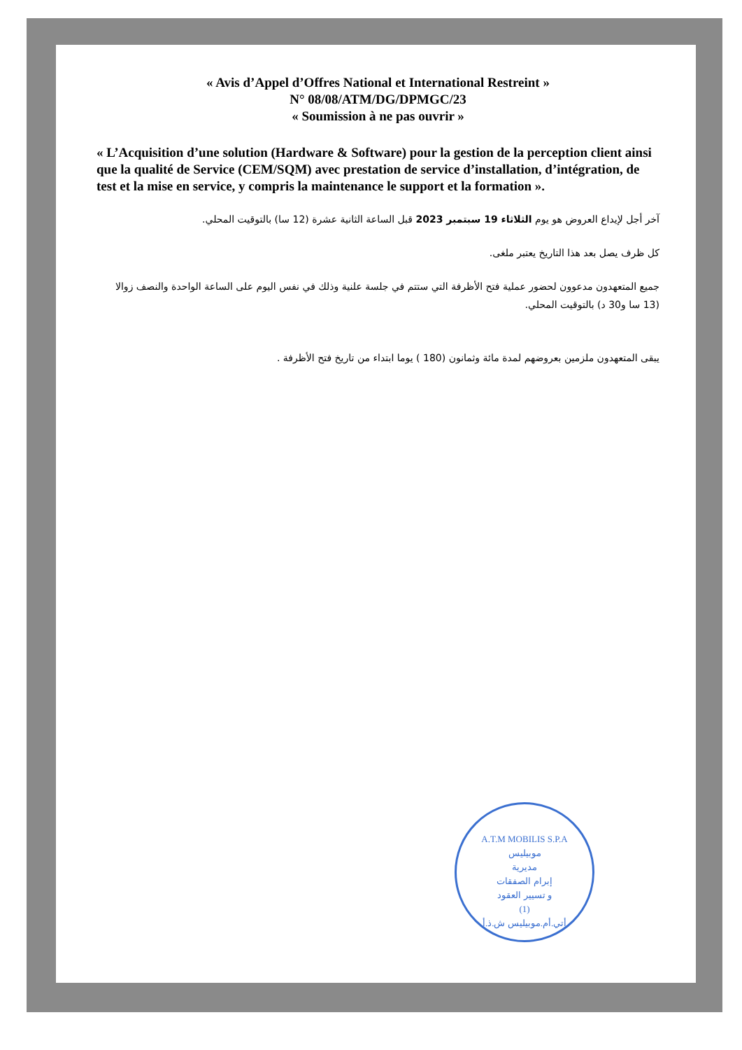« Avis d’Appel d’Offres National et International Restreint »
N° 08/08/ATM/DG/DPMGC/23
« Soumission à ne pas ouvrir »
« L’Acquisition d’une solution (Hardware & Software) pour la gestion de la perception client ainsi que la qualité de Service (CEM/SQM) avec prestation de service d’installation, d’intégration, de test et la mise en service, y compris la maintenance le support et la formation ».
آخر أجل لإيداع العروض هو يوم الثلاثاء 19 سبتمبر 2023 قبل الساعة الثانية عشرة (12 سا) بالتوقيت المحلي.
كل ظرف يصل بعد هذا التاريخ يعتبر ملغى.
جميع المتعهدون مدعوون لحضور عملية فتح الأظرفة التي ستتم في جلسة علنية وذلك في نفس اليوم على الساعة الواحدة والنصف زوالا (13 سا و30 د) بالتوقيت المحلي.
يبقى المتعهدون ملزمين بعروضهم لمدة مائة وثمانون (180 ) يوما ابتداء من تاريخ فتح الأظرفة .
A.T.M MOBILIS S.P.A
موبيليس
مديرية
إبرام الصفقات
و تسيير العقود
(1)
أتي.أم.موبيليس ش.ذ.أ